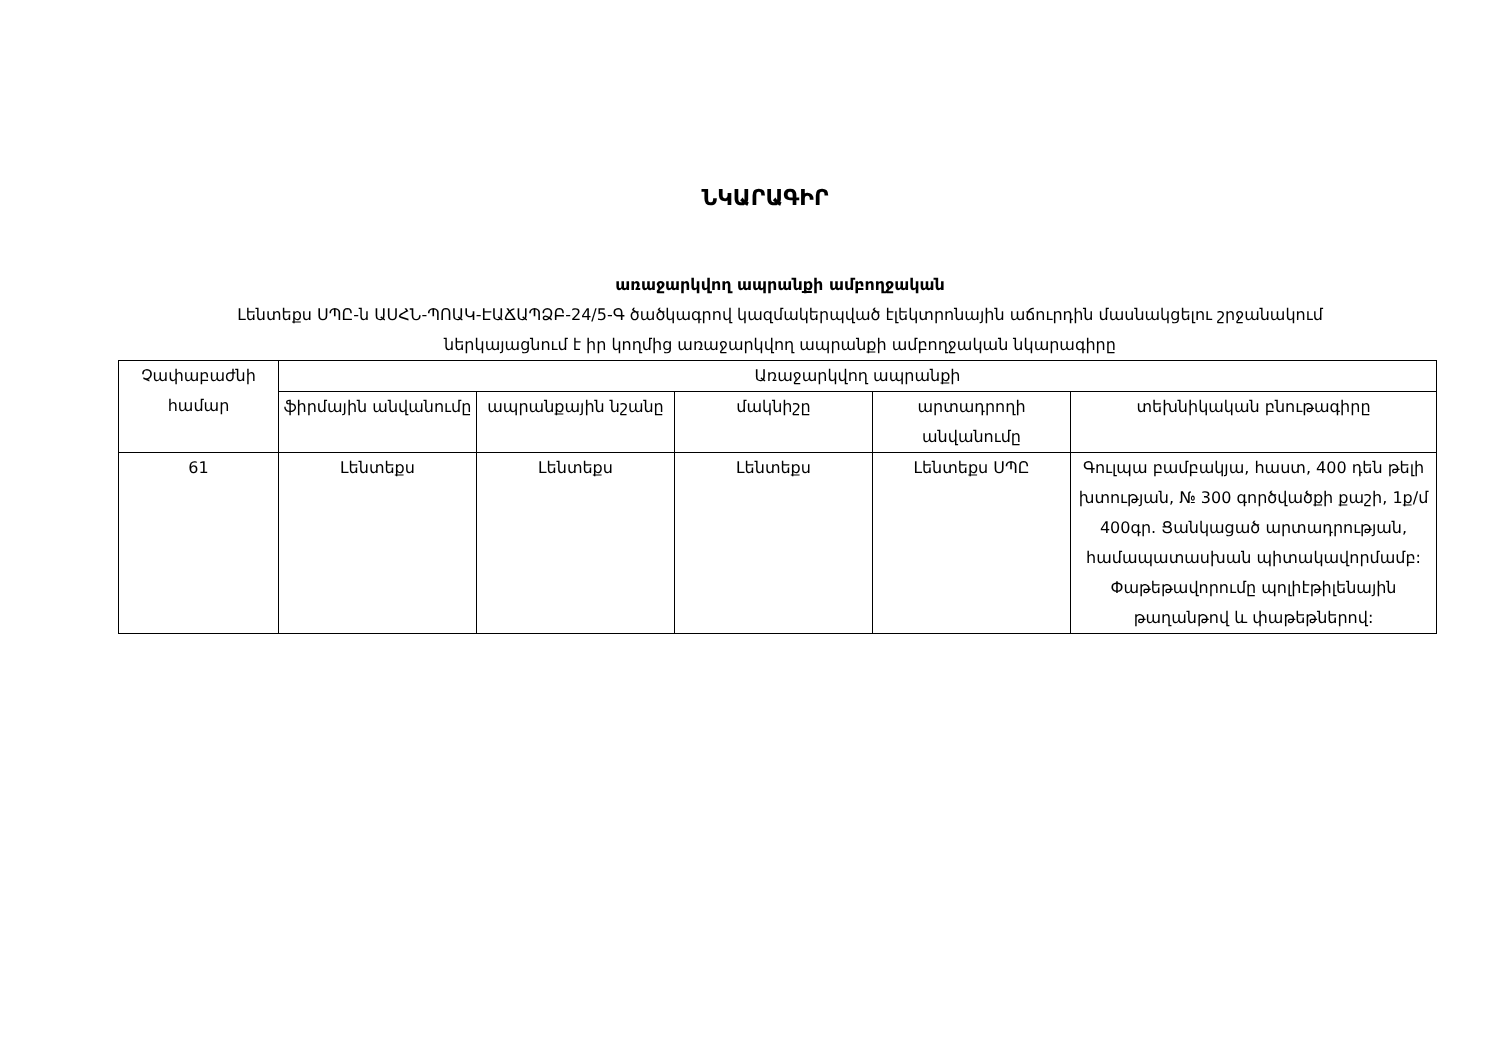ՆԿԱՐԱԳԻՐ
առաջարկվող ապրանքի ամբողջական
Լենտեքս ՍՊԸ-ն ԱՍՀՆ-ՊՈԱԿ-ԷԱՃԱՊՁԲ-24/5-Գ ծածկագրով կազմակերպված էլեկտրոնային աճուրդին մասնակցելու շրջանակում
ներկայացնում է իր կողմից առաջարկվող ապրանքի ամբողջական նկարագիրը
| Չափաբաժնի համար | Առաջարկվող ապրանքի | | | | |
| --- | --- | --- | --- | --- | --- |
| | ֆիրմային անվանումը | ապրանքային նշանը | մակնիշը | արտադրողի անվանումը | տեխնիկական բնութագիրը |
| 61 | Լենտեքս | Լենտեքս | Լենտեքս | Լենտեքս ՍՊԸ | Գուլպա բամբակյա, հաստ, 400 դեն թելի խտության, № 300 գործվածքի քաշի, 1ք/մ 400գր. Ցանկացած արտադրության, համապատասխան պիտակավորմամբ: Փաթեթավորումը պոլիէթիլենային թաղանթով և փաթեթներով: |